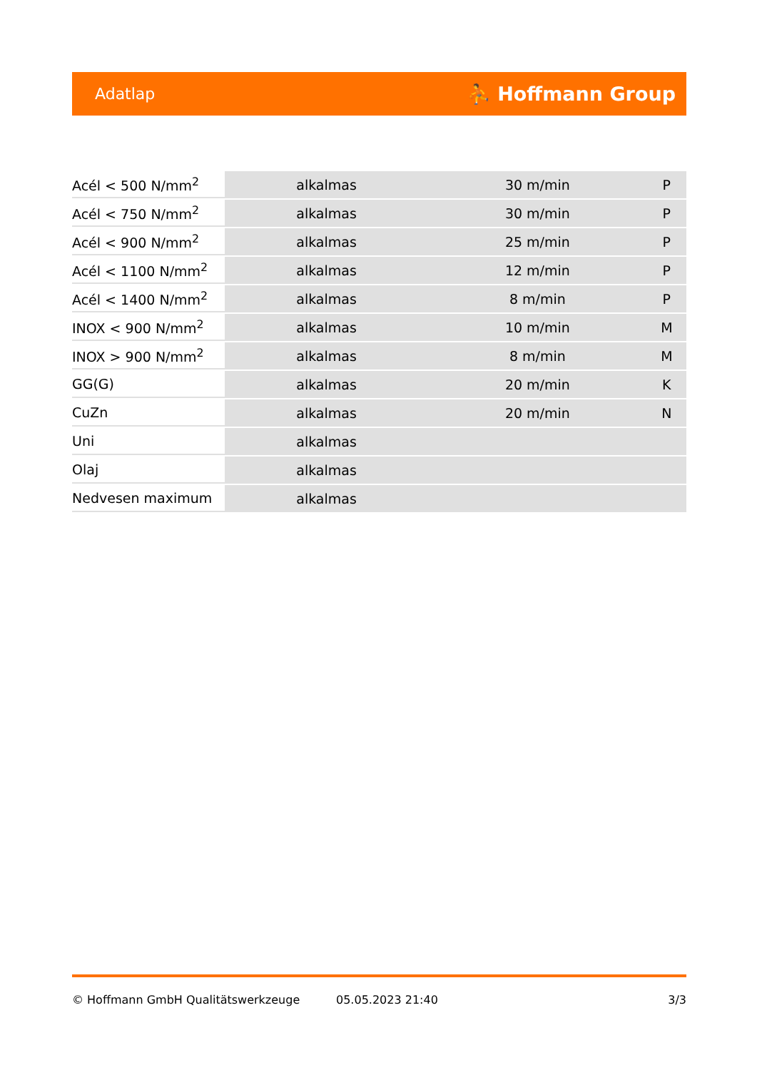Adatlap ⛹ Hoffmann Group
| Acél < 500 N/mm<sup>2</sup> | alkalmas | 30 m/min | P |
| Acél < 750 N/mm<sup>2</sup> | alkalmas | 30 m/min | P |
| Acél < 900 N/mm<sup>2</sup> | alkalmas | 25 m/min | P |
| Acél < 1100 N/mm<sup>2</sup> | alkalmas | 12 m/min | P |
| Acél < 1400 N/mm<sup>2</sup> | alkalmas | 8 m/min | P |
| INOX < 900 N/mm<sup>2</sup> | alkalmas | 10 m/min | M |
| INOX > 900 N/mm<sup>2</sup> | alkalmas | 8 m/min | M |
| GG(G) | alkalmas | 20 m/min | K |
| CuZn | alkalmas | 20 m/min | N |
| Uni | alkalmas | | |
| Olaj | alkalmas | | |
| Nedvesen maximum | alkalmas | | |
© Hoffmann GmbH Qualitätswerkzeuge 05.05.2023 21:40 3/3